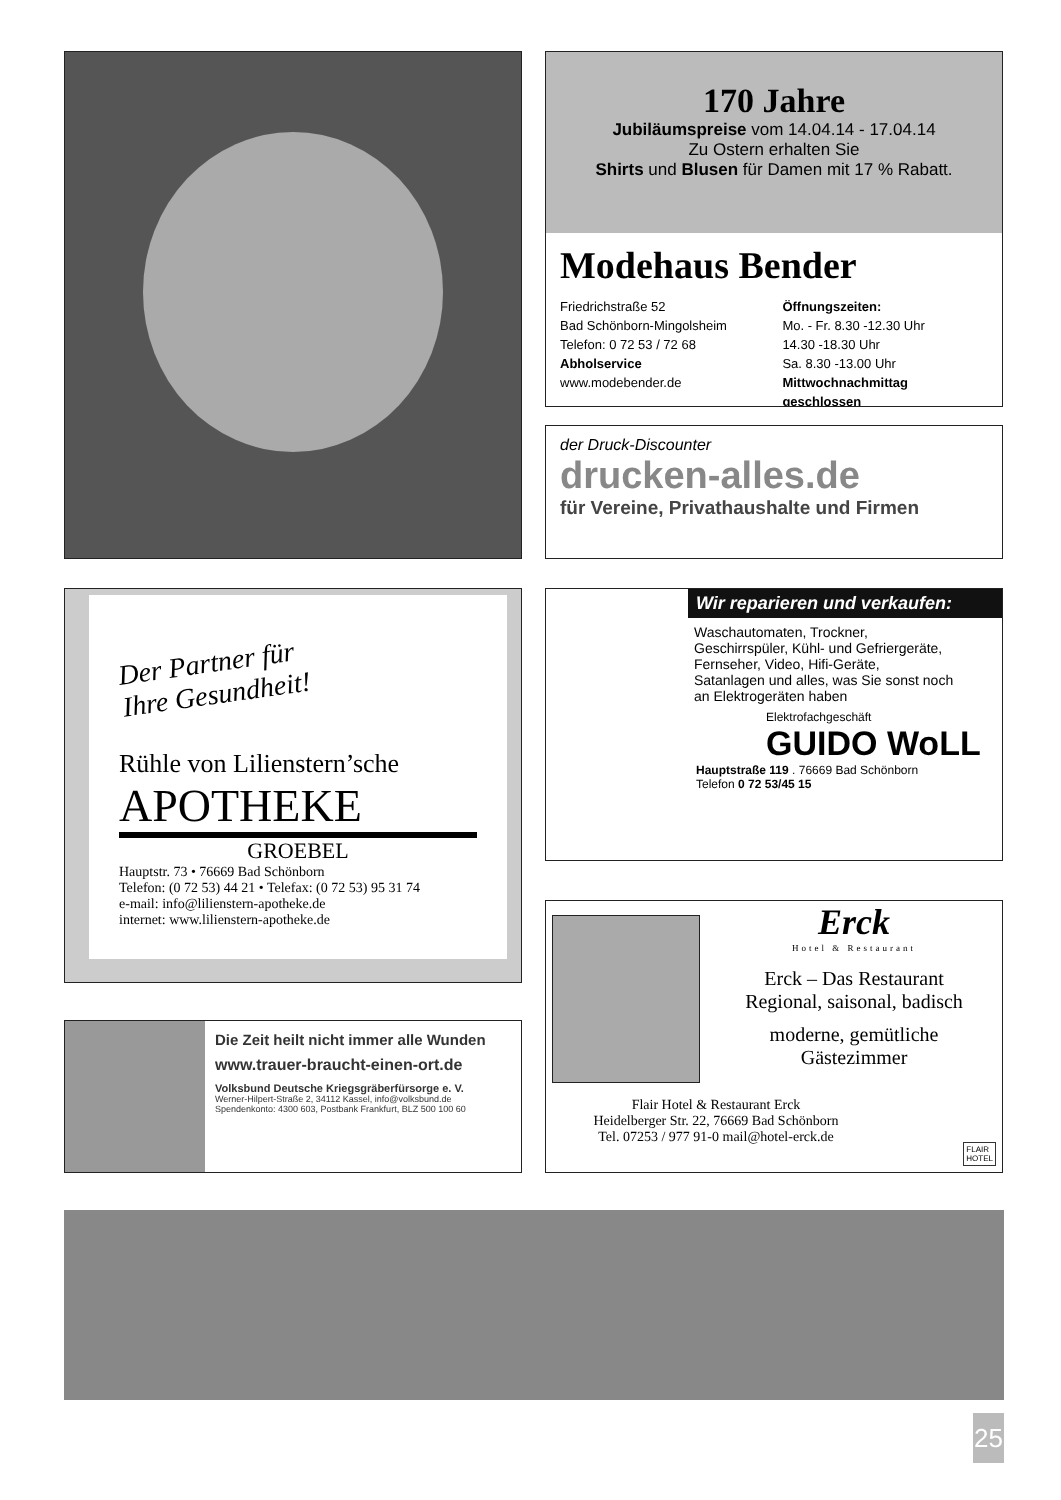170 Jahre
Jubiläumspreise vom 14.04.14 - 17.04.14
Zu Ostern erhalten Sie
Shirts und Blusen für Damen mit 17 % Rabatt.
Modehaus Bender
Friedrichstraße 52
Bad Schönborn-Mingolsheim
Telefon: 0 72 53 / 72 68
Abholservice
www.modebender.de
Öffnungszeiten:
Mo. - Fr. 8.30 -12.30 Uhr
14.30 -18.30 Uhr
Sa. 8.30 -13.00 Uhr
Mittwochnachmittag geschlossen
der Druck-Discounter
drucken-alles.de
für Vereine, Privathaushalte und Firmen
Der Partner für
Ihre Gesundheit!
Rühle von Lilienstern’sche
APOTHEKE
GROEBEL
Hauptstr. 73 • 76669 Bad Schönborn
Telefon: (0 72 53) 44 21 • Telefax: (0 72 53) 95 31 74
e-mail: info@lilienstern-apotheke.de
internet: www.lilienstern-apotheke.de
Wir reparieren und verkaufen:
Waschautomaten, Trockner,
Geschirrspüler, Kühl- und Gefriergeräte,
Fernseher, Video, Hifi-Geräte,
Satanlagen und alles, was Sie sonst noch
an Elektrogeräten haben
Elektrofachgeschäft
GUIDO WoLL
Hauptstraße 119 . 76669 Bad Schönborn
Telefon 0 72 53/45 15
Erck
Hotel & Restaurant
Erck – Das Restaurant
Regional, saisonal, badisch
moderne, gemütliche
Gästezimmer
Flair Hotel & Restaurant Erck
Heidelberger Str. 22, 76669 Bad Schönborn
Tel. 07253 / 977 91-0 mail@hotel-erck.de
FLAIR
HOTEL
Die Zeit heilt nicht immer alle Wunden
www.trauer-braucht-einen-ort.de
Volksbund Deutsche Kriegsgräberfürsorge e. V.
Werner-Hilpert-Straße 2, 34112 Kassel, info@volksbund.de
Spendenkonto: 4300 603, Postbank Frankfurt, BLZ 500 100 60
25